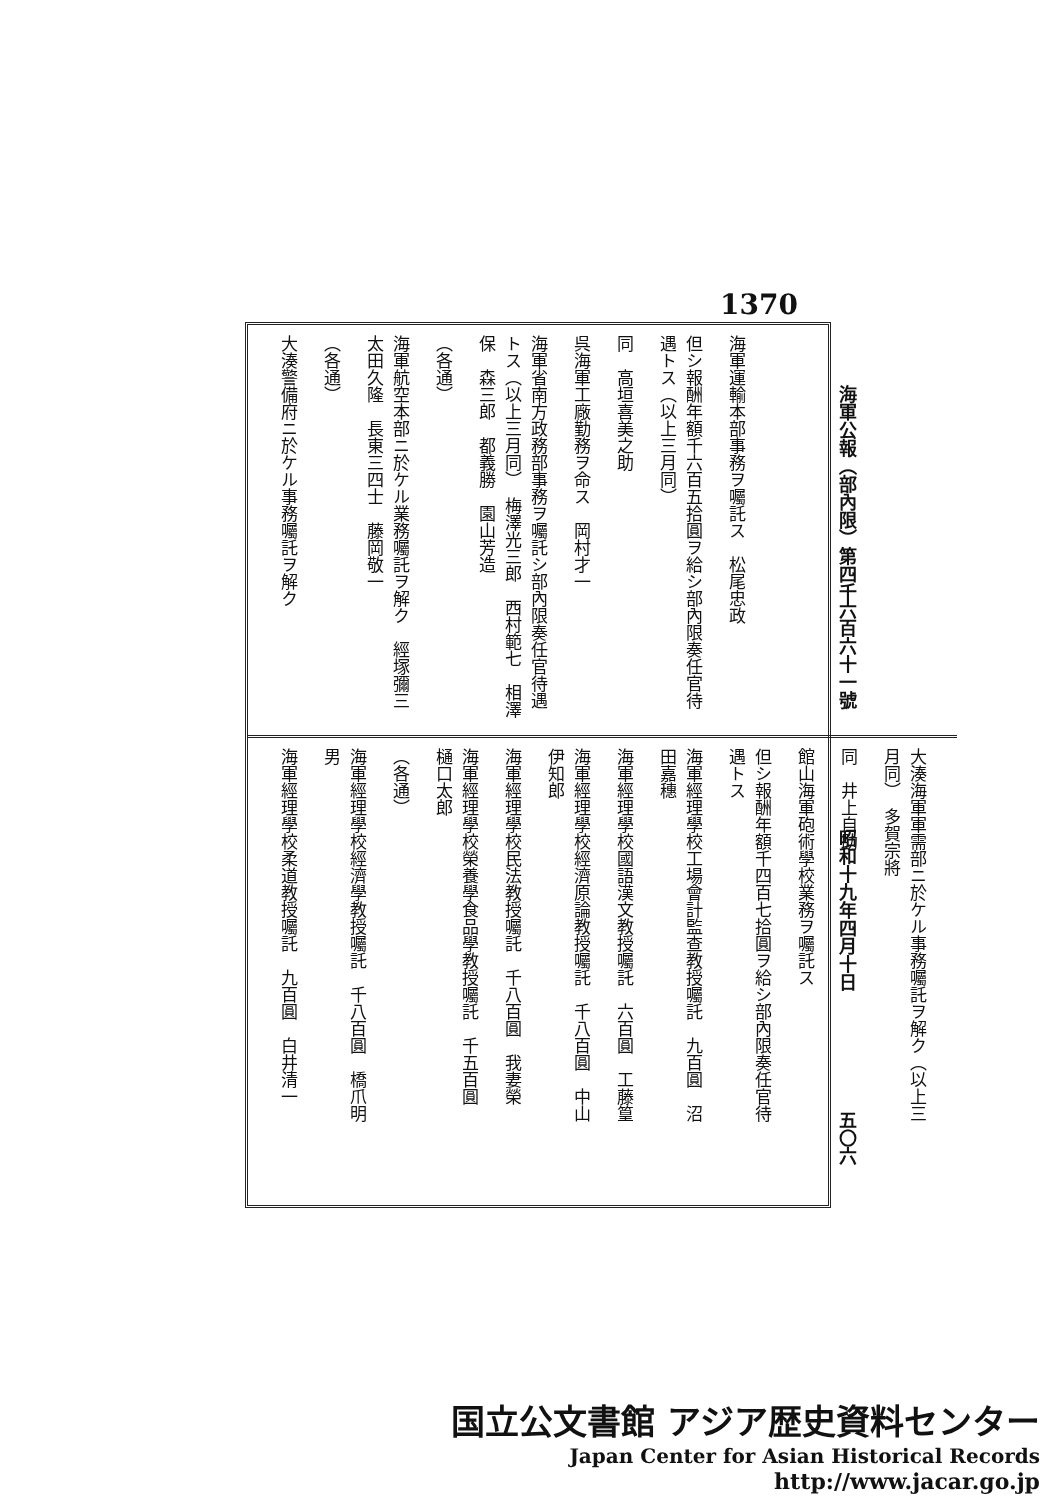1370
海軍公報（部內限）第四千六百六十一號 昭和十九年四月十日 五〇六
海軍運輸本部事務ヲ囑託ス　松尾忠政
但シ報酬年額千六百五拾圓ヲ給シ部內限奏任官待遇トス（以上三月同）
同　高垣喜美之助
呉海軍工廠勤務ヲ命ス　岡村才一
海軍省南方政務部事務ヲ囑託シ部內限奏任官待遇トス（以上三月同）　梅澤光三郎　西村範七　相澤保　森三郎　都義勝　園山芳造
（各通）
海軍航空本部ニ於ケル業務囑託ヲ解ク　經塚彌三　太田久隆　長東三四士　藤岡敬一
（各通）
大湊警備府ニ於ケル事務囑託ヲ解ク
大湊海軍軍需部ニ於ケル事務囑託ヲ解ク（以上三月同）　多賀宗將
同　井上自助
館山海軍砲術學校業務ヲ囑託ス
但シ報酬年額千四百七拾圓ヲ給シ部內限奏任官待遇トス
海軍經理學校工場會計監查教授囑託　九百圓　沼田嘉穗
海軍經理學校國語漢文教授囑託　六百圓　工藤篁
海軍經理學校經濟原論教授囑託　千八百圓　中山伊知郎
海軍經理學校民法教授囑託　千八百圓　我妻榮
海軍經理學校榮養學食品學教授囑託　千五百圓　樋口太郎
（各通）
海軍經理學校經濟學教授囑託　千八百圓　橋爪明男
海軍經理學校柔道教授囑託　九百圓　白井清一
国立公文書館 アジア歴史資料センター
Japan Center for Asian Historical Records
http://www.jacar.go.jp